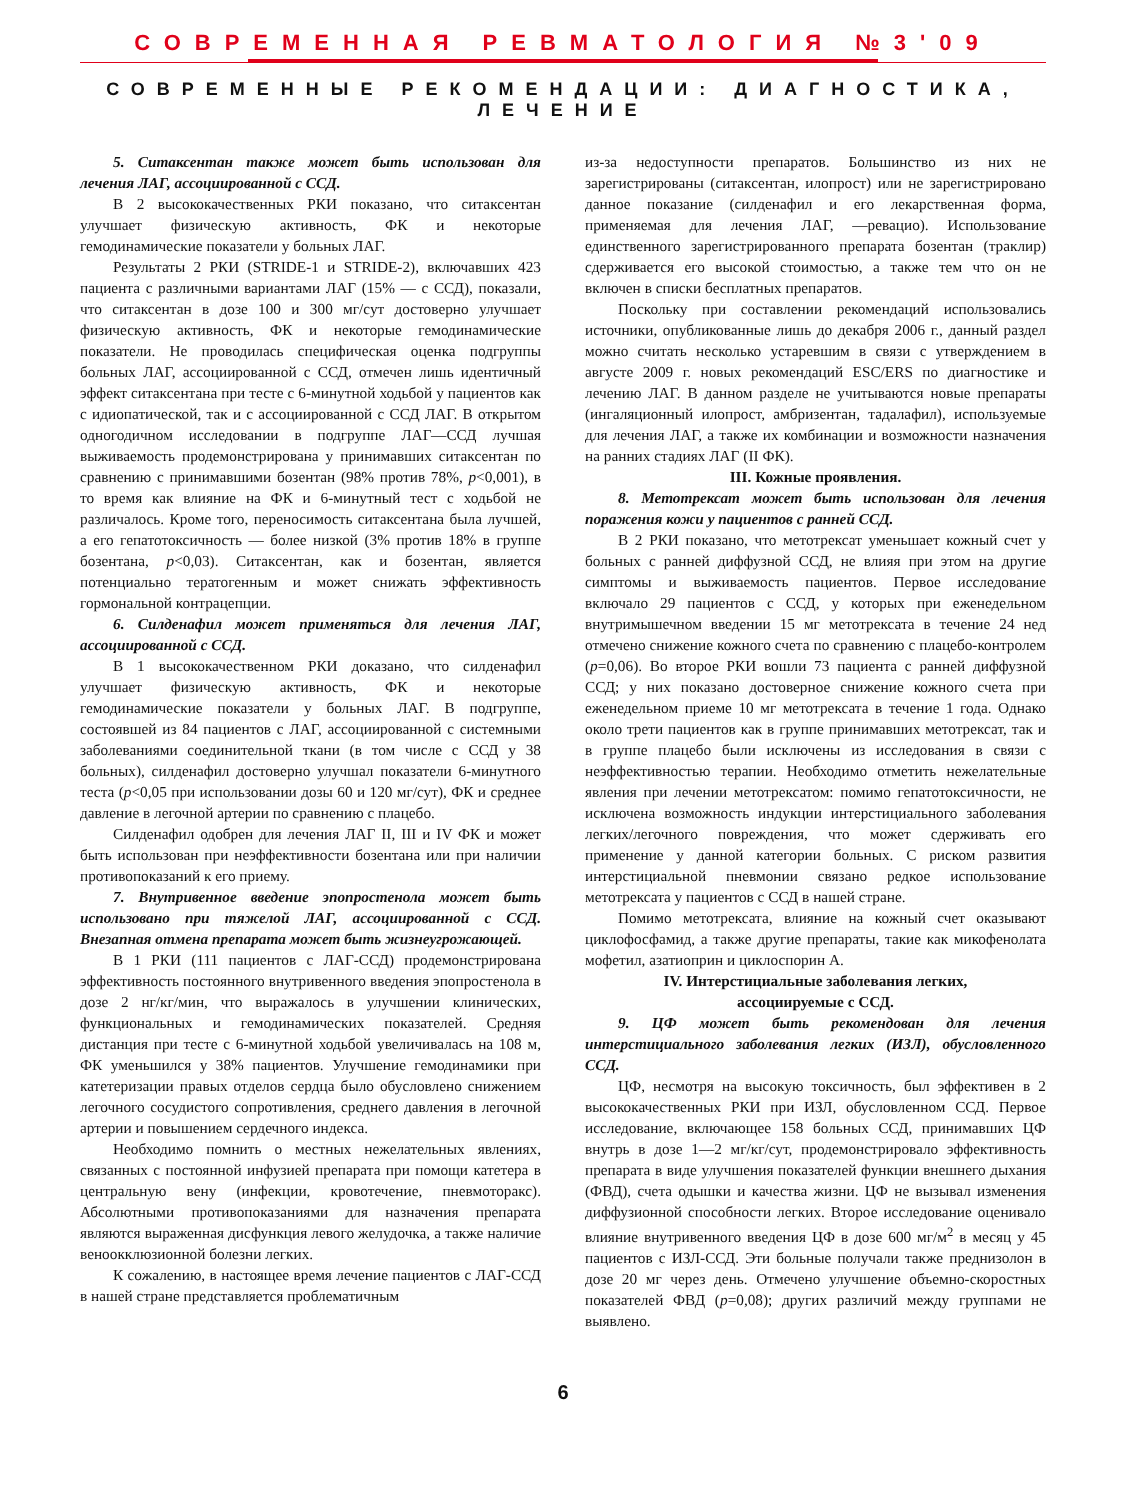СОВРЕМЕННАЯ РЕВМАТОЛОГИЯ №3'09
СОВРЕМЕННЫЕ РЕКОМЕНДАЦИИ: ДИАГНОСТИКА, ЛЕЧЕНИЕ
5. Ситаксентан также может быть использован для лечения ЛАГ, ассоциированной с ССД.
В 2 высококачественных РКИ показано, что ситаксентан улучшает физическую активность, ФК и некоторые гемодинамические показатели у больных ЛАГ.
Результаты 2 РКИ (STRIDE-1 и STRIDE-2), включавших 423 пациента с различными вариантами ЛАГ (15% — с ССД), показали, что ситаксентан в дозе 100 и 300 мг/сут достоверно улучшает физическую активность, ФК и некоторые гемодинамические показатели. Не проводилась специфическая оценка подгруппы больных ЛАГ, ассоциированной с ССД, отмечен лишь идентичный эффект ситаксентана при тесте с 6-минутной ходьбой у пациентов как с идиопатической, так и с ассоциированной с ССД ЛАГ. В открытом одногодичном исследовании в подгруппе ЛАГ—ССД лучшая выживаемость продемонстрирована у принимавших ситаксентан по сравнению с принимавшими бозентан (98% против 78%, p<0,001), в то время как влияние на ФК и 6-минутный тест с ходьбой не различалось. Кроме того, переносимость ситаксентана была лучшей, а его гепатотоксичность — более низкой (3% против 18% в группе бозентана, p<0,03). Ситаксентан, как и бозентан, является потенциально тератогенным и может снижать эффективность гормональной контрацепции.
6. Силденафил может применяться для лечения ЛАГ, ассоциированной с ССД.
В 1 высококачественном РКИ доказано, что силденафил улучшает физическую активность, ФК и некоторые гемодинамические показатели у больных ЛАГ. В подгруппе, состоявшей из 84 пациентов с ЛАГ, ассоциированной с системными заболеваниями соединительной ткани (в том числе с ССД у 38 больных), силденафил достоверно улучшал показатели 6-минутного теста (p<0,05 при использовании дозы 60 и 120 мг/сут), ФК и среднее давление в легочной артерии по сравнению с плацебо.
Силденафил одобрен для лечения ЛАГ II, III и IV ФК и может быть использован при неэффективности бозентана или при наличии противопоказаний к его приему.
7. Внутривенное введение эпопростенола может быть использовано при тяжелой ЛАГ, ассоциированной с ССД. Внезапная отмена препарата может быть жизнеугрожающей.
В 1 РКИ (111 пациентов с ЛАГ-ССД) продемонстрирована эффективность постоянного внутривенного введения эпопростенола в дозе 2 нг/кг/мин, что выражалось в улучшении клинических, функциональных и гемодинамических показателей. Средняя дистанция при тесте с 6-минутной ходьбой увеличивалась на 108 м, ФК уменьшился у 38% пациентов. Улучшение гемодинамики при катетеризации правых отделов сердца было обусловлено снижением легочного сосудистого сопротивления, среднего давления в легочной артерии и повышением сердечного индекса.
Необходимо помнить о местных нежелательных явлениях, связанных с постоянной инфузией препарата при помощи катетера в центральную вену (инфекции, кровотечение, пневмоторакс). Абсолютными противопоказаниями для назначения препарата являются выраженная дисфункция левого желудочка, а также наличие веноокклюзионной болезни легких.
К сожалению, в настоящее время лечение пациентов с ЛАГ-ССД в нашей стране представляется проблематичным
из-за недоступности препаратов. Большинство из них не зарегистрированы (ситаксентан, илопрост) или не зарегистрировано данное показание (силденафил и его лекарственная форма, применяемая для лечения ЛАГ, —ревацио). Использование единственного зарегистрированного препарата бозентан (траклир) сдерживается его высокой стоимостью, а также тем что он не включен в списки бесплатных препаратов.
Поскольку при составлении рекомендаций использовались источники, опубликованные лишь до декабря 2006 г., данный раздел можно считать несколько устаревшим в связи с утверждением в августе 2009 г. новых рекомендаций ESC/ERS по диагностике и лечению ЛАГ. В данном разделе не учитываются новые препараты (ингаляционный илопрост, амбризентан, тадалафил), используемые для лечения ЛАГ, а также их комбинации и возможности назначения на ранних стадиях ЛАГ (II ФК).
III. Кожные проявления.
8. Метотрексат может быть использован для лечения поражения кожи у пациентов с ранней ССД.
В 2 РКИ показано, что метотрексат уменьшает кожный счет у больных с ранней диффузной ССД, не влияя при этом на другие симптомы и выживаемость пациентов. Первое исследование включало 29 пациентов с ССД, у которых при еженедельном внутримышечном введении 15 мг метотрексата в течение 24 нед отмечено снижение кожного счета по сравнению с плацебо-контролем (p=0,06). Во второе РКИ вошли 73 пациента с ранней диффузной ССД; у них показано достоверное снижение кожного счета при еженедельном приеме 10 мг метотрексата в течение 1 года. Однако около трети пациентов как в группе принимавших метотрексат, так и в группе плацебо были исключены из исследования в связи с неэффективностью терапии. Необходимо отметить нежелательные явления при лечении метотрексатом: помимо гепатотоксичности, не исключена возможность индукции интерстициального заболевания легких/легочного повреждения, что может сдерживать его применение у данной категории больных. С риском развития интерстициальной пневмонии связано редкое использование метотрексата у пациентов с ССД в нашей стране.
Помимо метотрексата, влияние на кожный счет оказывают циклофосфамид, а также другие препараты, такие как микофенолата мофетил, азатиоприн и циклоспорин А.
IV. Интерстициальные заболевания легких,
ассоциируемые с ССД.
9. ЦФ может быть рекомендован для лечения интерстициального заболевания легких (ИЗЛ), обусловленного ССД.
ЦФ, несмотря на высокую токсичность, был эффективен в 2 высококачественных РКИ при ИЗЛ, обусловленном ССД. Первое исследование, включающее 158 больных ССД, принимавших ЦФ внутрь в дозе 1—2 мг/кг/сут, продемонстрировало эффективность препарата в виде улучшения показателей функции внешнего дыхания (ФВД), счета одышки и качества жизни. ЦФ не вызывал изменения диффузионной способности легких. Второе исследование оценивало влияние внутривенного введения ЦФ в дозе 600 мг/м<sup>2</sup> в месяц у 45 пациентов с ИЗЛ-ССД. Эти больные получали также преднизолон в дозе 20 мг через день. Отмечено улучшение объемно-скоростных показателей ФВД (p=0,08); других различий между группами не выявлено.
6